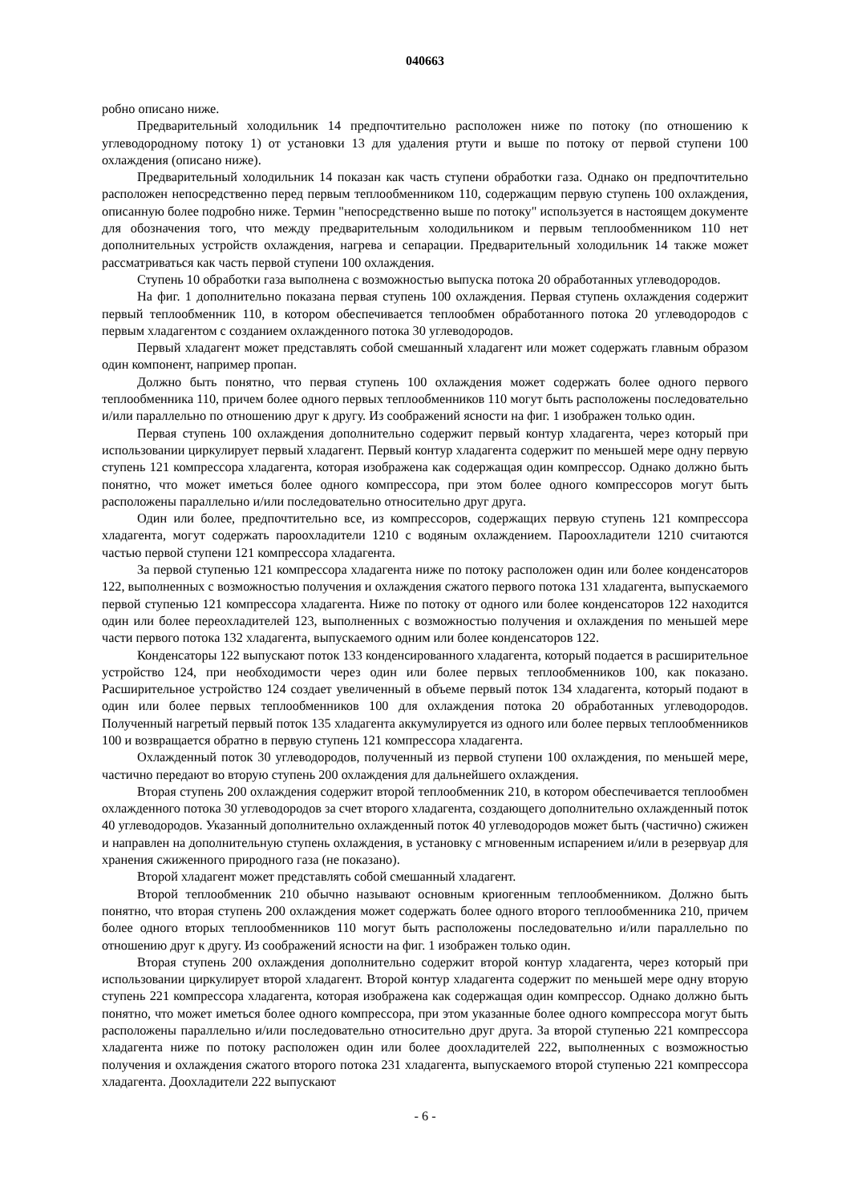040663
робно описано ниже.
Предварительный холодильник 14 предпочтительно расположен ниже по потоку (по отношению к углеводородному потоку 1) от установки 13 для удаления ртути и выше по потоку от первой ступени 100 охлаждения (описано ниже).
Предварительный холодильник 14 показан как часть ступени обработки газа. Однако он предпочтительно расположен непосредственно перед первым теплообменником 110, содержащим первую ступень 100 охлаждения, описанную более подробно ниже. Термин "непосредственно выше по потоку" используется в настоящем документе для обозначения того, что между предварительным холодильником и первым теплообменником 110 нет дополнительных устройств охлаждения, нагрева и сепарации. Предварительный холодильник 14 также может рассматриваться как часть первой ступени 100 охлаждения.
Ступень 10 обработки газа выполнена с возможностью выпуска потока 20 обработанных углеводородов.
На фиг. 1 дополнительно показана первая ступень 100 охлаждения. Первая ступень охлаждения содержит первый теплообменник 110, в котором обеспечивается теплообмен обработанного потока 20 углеводородов с первым хладагентом с созданием охлажденного потока 30 углеводородов.
Первый хладагент может представлять собой смешанный хладагент или может содержать главным образом один компонент, например пропан.
Должно быть понятно, что первая ступень 100 охлаждения может содержать более одного первого теплообменника 110, причем более одного первых теплообменников 110 могут быть расположены последовательно и/или параллельно по отношению друг к другу. Из соображений ясности на фиг. 1 изображен только один.
Первая ступень 100 охлаждения дополнительно содержит первый контур хладагента, через который при использовании циркулирует первый хладагент. Первый контур хладагента содержит по меньшей мере одну первую ступень 121 компрессора хладагента, которая изображена как содержащая один компрессор. Однако должно быть понятно, что может иметься более одного компрессора, при этом более одного компрессоров могут быть расположены параллельно и/или последовательно относительно друг друга.
Один или более, предпочтительно все, из компрессоров, содержащих первую ступень 121 компрессора хладагента, могут содержать пароохладители 1210 с водяным охлаждением. Пароохладители 1210 считаются частью первой ступени 121 компрессора хладагента.
За первой ступенью 121 компрессора хладагента ниже по потоку расположен один или более конденсаторов 122, выполненных с возможностью получения и охлаждения сжатого первого потока 131 хладагента, выпускаемого первой ступенью 121 компрессора хладагента. Ниже по потоку от одного или более конденсаторов 122 находится один или более переохладителей 123, выполненных с возможностью получения и охлаждения по меньшей мере части первого потока 132 хладагента, выпускаемого одним или более конденсаторов 122.
Конденсаторы 122 выпускают поток 133 конденсированного хладагента, который подается в расширительное устройство 124, при необходимости через один или более первых теплообменников 100, как показано. Расширительное устройство 124 создает увеличенный в объеме первый поток 134 хладагента, который подают в один или более первых теплообменников 100 для охлаждения потока 20 обработанных углеводородов. Полученный нагретый первый поток 135 хладагента аккумулируется из одного или более первых теплообменников 100 и возвращается обратно в первую ступень 121 компрессора хладагента.
Охлажденный поток 30 углеводородов, полученный из первой ступени 100 охлаждения, по меньшей мере, частично передают во вторую ступень 200 охлаждения для дальнейшего охлаждения.
Вторая ступень 200 охлаждения содержит второй теплообменник 210, в котором обеспечивается теплообмен охлажденного потока 30 углеводородов за счет второго хладагента, создающего дополнительно охлажденный поток 40 углеводородов. Указанный дополнительно охлажденный поток 40 углеводородов может быть (частично) сжижен и направлен на дополнительную ступень охлаждения, в установку с мгновенным испарением и/или в резервуар для хранения сжиженного природного газа (не показано).
Второй хладагент может представлять собой смешанный хладагент.
Второй теплообменник 210 обычно называют основным криогенным теплообменником. Должно быть понятно, что вторая ступень 200 охлаждения может содержать более одного второго теплообменника 210, причем более одного вторых теплообменников 110 могут быть расположены последовательно и/или параллельно по отношению друг к другу. Из соображений ясности на фиг. 1 изображен только один.
Вторая ступень 200 охлаждения дополнительно содержит второй контур хладагента, через который при использовании циркулирует второй хладагент. Второй контур хладагента содержит по меньшей мере одну вторую ступень 221 компрессора хладагента, которая изображена как содержащая один компрессор. Однако должно быть понятно, что может иметься более одного компрессора, при этом указанные более одного компрессора могут быть расположены параллельно и/или последовательно относительно друг друга. За второй ступенью 221 компрессора хладагента ниже по потоку расположен один или более доохладителей 222, выполненных с возможностью получения и охлаждения сжатого второго потока 231 хладагента, выпускаемого второй ступенью 221 компрессора хладагента. Доохладители 222 выпускают
- 6 -